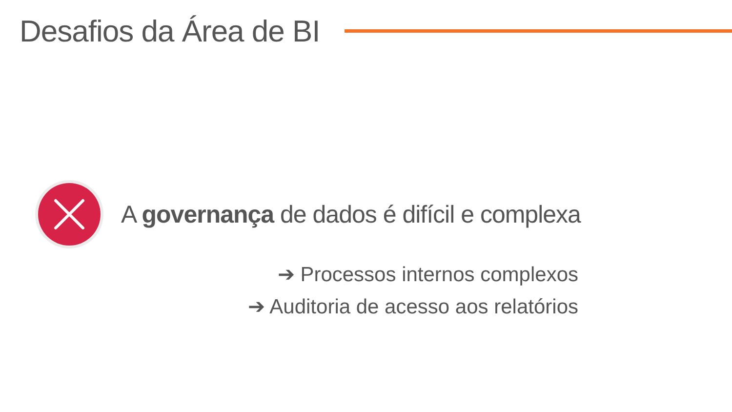Desafios da Área de BI
A governança de dados é difícil e complexa
➔ Processos internos complexos
➔ Auditoria de acesso aos relatórios